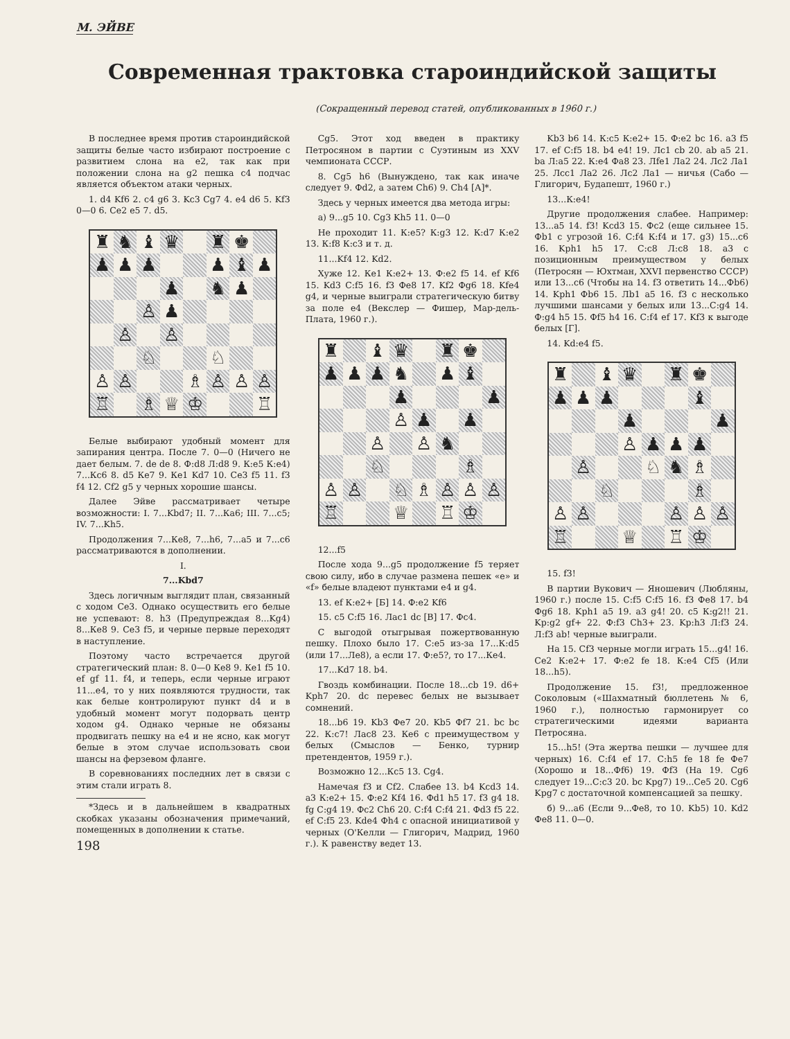М. ЭЙВЕ
Современная трактовка староиндийской защиты
(Сокращенный перевод статей, опубликованных в 1960 г.)
В последнее время против староиндийской защиты белые часто избирают построение с развитием слона на e2, так как при положении слона на g2 пешка c4 подчас является объектом атаки черных.
1. d4 Kf6 2. c4 g6 3. Kc3 Cg7 4. e4 d6 5. Kf3 0—0 6. Ce2 e5 7. d5.
♜ ♞ ♝ ♛ ♜ ♚ ♟ ♟ ♟ ♟ ♝ ♟ ♟ ♞ ♟ ♙ ♟ ♙ ♙ ♘ ♘ ♙ ♙ ♗ ♙ ♙ ♙ ♖ ♗ ♕ ♔ ♖
Белые выбирают удобный момент для запирания центра. После 7. 0—0 (Ничего не дает белым. 7. de de 8. Ф:d8 Л:d8 9. К:e5 К:e4) 7...Кc6 8. d5 Кe7 9. Кe1 Kd7 10. Ce3 f5 11. f3 f4 12. Cf2 g5 у черных хорошие шансы.
Далее Эйве рассматривает четыре возможности: I. 7...Kbd7; II. 7...Ка6; III. 7...c5; IV. 7...Kh5.
Продолжения 7...Ке8, 7...h6, 7...a5 и 7...c6 рассматриваются в дополнении.
I.
7...Kbd7
Здесь логичным выглядит план, связанный с ходом Ce3. Однако осуществить его белые не успевают: 8. h3 (Предупреждая 8...Kg4) 8...Ке8 9. Ce3 f5, и черные первые переходят в наступление.
Поэтому часто встречается другой стратегический план: 8. 0—0 Ке8 9. Кe1 f5 10. ef gf 11. f4, и теперь, если черные играют 11...e4, то у них появляются трудности, так как белые контролируют пункт d4 и в удобный момент могут подорвать центр ходом g4. Однако черные не обязаны продвигать пешку на e4 и не ясно, как могут белые в этом случае использовать свои шансы на ферзевом фланге.
В соревнованиях последних лет в связи с этим стали играть 8.
*Здесь и в дальнейшем в квадратных скобках указаны обозначения примечаний, помещенных в дополнении к статье.
198
Cg5. Этот ход введен в практику Петросяном в партии с Суэтиным из XXV чемпионата СССР.
8. Cg5 h6 (Вынуждено, так как иначе следует 9. Фd2, а затем Ch6) 9. Ch4 [А]*.
Здесь у черных имеется два метода игры:
а) 9...g5 10. Cg3 Kh5 11. 0—0
Не проходит 11. К:e5? К:g3 12. К:d7 К:e2 13. К:f8 К:c3 и т. д.
11...Kf4 12. Kd2.
Хуже 12. Кe1 К:e2+ 13. Ф:e2 f5 14. ef Kf6 15. Kd3 C:f5 16. f3 Фe8 17. Kf2 Фg6 18. Kfe4 g4, и черные выиграли стратегическую битву за поле e4 (Векслер — Фишер, Мар-дель-Плата, 1960 г.).
♜ ♝ ♛ ♜ ♚ ♟ ♟ ♟ ♞ ♟ ♝ ♟ ♟ ♙ ♟ ♟ ♙ ♙ ♞ ♘ ♗ ♙ ♙ ♘ ♗ ♙ ♙ ♙ ♖ ♕ ♖ ♔
12...f5
После хода 9...g5 продолжение f5 теряет свою силу, ибо в случае размена пешек «e» и «f» белые владеют пунктами e4 и g4.
13. ef К:e2+ [Б] 14. Ф:e2 Kf6
15. c5 C:f5 16. Лac1 dc [В] 17. Фc4.
С выгодой отыгрывая пожертвованную пешку. Плохо было 17. C:e5 из-за 17...К:d5 (или 17...Лe8), а если 17. Ф:e5?, то 17...Кe4.
17...Kd7 18. b4.
Гвоздь комбинации. После 18...cb 19. d6+ Kph7 20. dc перевес белых не вызывает сомнений.
18...b6 19. Kb3 Фe7 20. Kb5 Фf7 21. bc bc 22. К:c7! Лac8 23. Кe6 с преимуществом у белых (Смыслов — Бенко, турнир претендентов, 1959 г.).
Возможно 12...Кc5 13. Cg4.
Намечая f3 и Cf2. Слабее 13. b4 Kcd3 14. a3 К:e2+ 15. Ф:e2 Kf4 16. Фd1 h5 17. f3 g4 18. fg C:g4 19. Фc2 Ch6 20. C:f4 C:f4 21. Фd3 f5 22. ef C:f5 23. Kde4 Фh4 с опасной инициативой у черных (О'Келли — Глигорич, Мадрид, 1960 г.). К равенству ведет 13.
Kb3 b6 14. К:c5 К:e2+ 15. Ф:e2 bc 16. a3 f5 17. ef C:f5 18. b4 e4! 19. Лc1 cb 20. ab a5 21. ba Л:a5 22. К:e4 Фa8 23. Лfe1 Лa2 24. Лc2 Лa1 25. Лcc1 Лa2 26. Лc2 Лa1 — ничья (Сабо — Глигорич, Будапешт, 1960 г.)
13...К:e4!
Другие продолжения слабее. Например: 13...a5 14. f3! Kcd3 15. Фc2 (еще сильнее 15. Фb1 с угрозой 16. C:f4 К:f4 и 17. g3) 15...c6 16. Kph1 h5 17. C:c8 Л:c8 18. a3 с позиционным преимуществом у белых (Петросян — Юхтман, XXVI первенство СССР) или 13...c6 (Чтобы на 14. f3 ответить 14...Фb6) 14. Kph1 Фb6 15. Лb1 a5 16. f3 с несколько лучшими шансами у белых или 13...C:g4 14. Ф:g4 h5 15. Фf5 h4 16. C:f4 ef 17. Kf3 к выгоде белых [Г].
14. Kd:e4 f5.
♜ ♝ ♛ ♜ ♚ ♟ ♟ ♟ ♝ ♟ ♟ ♙ ♟ ♟ ♟ ♙ ♘ ♞ ♗ ♘ ♗ ♙ ♙ ♙ ♙ ♙ ♖ ♕ ♖ ♔
15. f3!
В партии Вукович — Яношевич (Любляны, 1960 г.) после 15. C:f5 C:f5 16. f3 Фe8 17. b4 Фg6 18. Kph1 a5 19. a3 g4! 20. c5 К:g2!! 21. Kp:g2 gf+ 22. Ф:f3 Ch3+ 23. Kp:h3 Л:f3 24. Л:f3 ab! черные выиграли.
На 15. Cf3 черные могли играть 15...g4! 16. Ce2 К:e2+ 17. Ф:e2 fe 18. К:e4 Cf5 (Или 18...h5).
Продолжение 15. f3!, предложенное Соколовым («Шахматный бюллетень № 6, 1960 г.), полностью гармонирует со стратегическими идеями варианта Петросяна.
15...h5! (Эта жертва пешки — лучшее для черных) 16. C:f4 ef 17. C:h5 fe 18 fe Фe7 (Хорошо и 18...Фf6) 19. Фf3 (На 19. Cg6 следует 19...C:c3 20. bc Kpg7) 19...Ce5 20. Cg6 Kpg7 с достаточной компенсацией за пешку.
б) 9...a6 (Если 9...Фe8, то 10. Kb5) 10. Kd2 Фe8 11. 0—0.